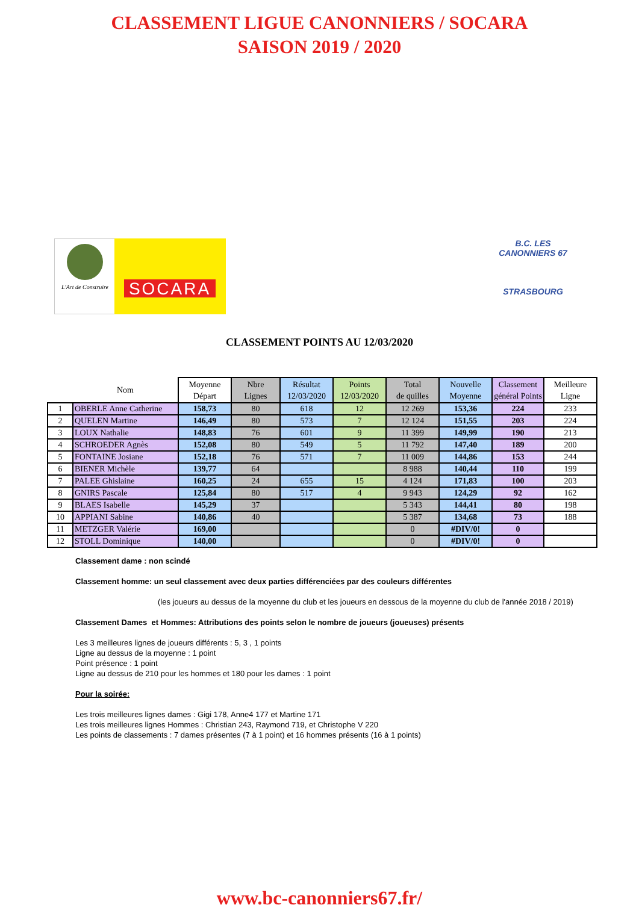CLASSEMENT LIGUE CANONNIERS / SOCARA
SAISON 2019 / 2020
L'Art de Construire
SOCARA
B.C. LES CANONNIERS 67
STRASBOURG
CLASSEMENT POINTS AU 12/03/2020
| | Nom | Moyenne Départ | Nbre Lignes | Résultat 12/03/2020 | Points 12/03/2020 | Total de quilles | Nouvelle Moyenne | Classement général Points | Meilleure Ligne |
| --- | --- | --- | --- | --- | --- | --- | --- | --- | --- |
| 1 | OBERLE Anne Catherine | 158,73 | 80 | 618 | 12 | 12 269 | 153,36 | 224 | 233 |
| 2 | QUELEN Martine | 146,49 | 80 | 573 | 7 | 12 124 | 151,55 | 203 | 224 |
| 3 | LOUX Nathalie | 148,83 | 76 | 601 | 9 | 11 399 | 149,99 | 190 | 213 |
| 4 | SCHROEDER Agnès | 152,08 | 80 | 549 | 5 | 11 792 | 147,40 | 189 | 200 |
| 5 | FONTAINE Josiane | 152,18 | 76 | 571 | 7 | 11 009 | 144,86 | 153 | 244 |
| 6 | BIENER Michèle | 139,77 | 64 | | | 8 988 | 140,44 | 110 | 199 |
| 7 | PALEE Ghislaine | 160,25 | 24 | 655 | 15 | 4 124 | 171,83 | 100 | 203 |
| 8 | GNIRS Pascale | 125,84 | 80 | 517 | 4 | 9 943 | 124,29 | 92 | 162 |
| 9 | BLAES Isabelle | 145,29 | 37 | | | 5 343 | 144,41 | 80 | 198 |
| 10 | APPIANI Sabine | 140,86 | 40 | | | 5 387 | 134,68 | 73 | 188 |
| 11 | METZGER Valérie | 169,00 | | | | 0 | #DIV/0! | 0 | |
| 12 | STOLL Dominique | 140,00 | | | | 0 | #DIV/0! | 0 | |
Classement dame : non scindé
Classement homme: un seul classement avec deux parties différenciées par des couleurs différentes
(les joueurs au dessus de la moyenne du club et les joueurs en dessous de la moyenne du club de l'année 2018 / 2019)
Classement Dames et Hommes: Attributions des points selon le nombre de joueurs (joueuses) présents
Les 3 meilleures lignes de joueurs différents : 5, 3 , 1 points
Ligne au dessus de la moyenne : 1 point
Point présence : 1 point
Ligne au dessus de 210 pour les hommes et 180 pour les dames : 1 point
Pour la soirée:
Les trois meilleures lignes dames : Gigi 178, Anne4 177 et Martine 171
Les trois meilleures lignes Hommes : Christian 243, Raymond 719, et Christophe V 220
Les points de classements : 7 dames présentes (7 à 1 point) et 16 hommes présents (16 à 1 points)
www.bc-canonniers67.fr/